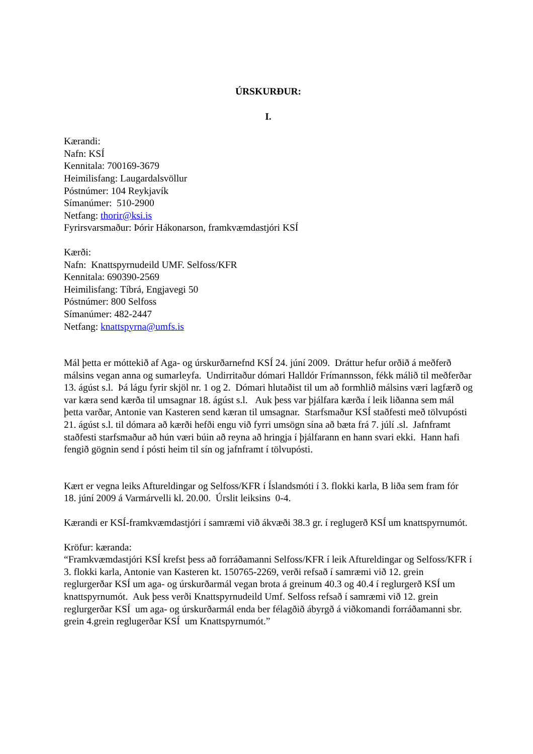ÚRSKURÐUR:
I.
Kærandi:
Nafn: KSÍ
Kennitala: 700169-3679
Heimilisfang: Laugardalsvöllur
Póstnúmer: 104 Reykjavík
Símanúmer: 510-2900
Netfang: thorir@ksi.is
Fyrirsvarsmaður: Þórir Hákonarson, framkvæmdastjóri KSÍ
Kærði:
Nafn: Knattspyrnudeild UMF. Selfoss/KFR
Kennitala: 690390-2569
Heimilisfang: Tíbrá, Engjavegi 50
Póstnúmer: 800 Selfoss
Símanúmer: 482-2447
Netfang: knattspyrna@umfs.is
Mál þetta er móttekið af Aga- og úrskurðarnefnd KSÍ 24. júní 2009. Dráttur hefur orðið á meðferð málsins vegan anna og sumarleyfa. Undirritaður dómari Halldór Frímannsson, fékk málið til meðferðar 13. ágúst s.l. Þá lágu fyrir skjöl nr. 1 og 2. Dómari hlutaðist til um að formhlið málsins væri lagfærð og var kæra send kærða til umsagnar 18. ágúst s.l. Auk þess var þjálfara kærða í leik liðanna sem mál þetta varðar, Antonie van Kasteren send kæran til umsagnar. Starfsmaður KSÍ staðfesti með tölvupósti 21. ágúst s.l. til dómara að kærði hefði engu við fyrri umsögn sína að bæta frá 7. júlí .sl. Jafnframt staðfesti starfsmaður að hún væri búin að reyna að hringja í þjálfarann en hann svari ekki. Hann hafi fengið gögnin send í pósti heim til sín og jafnframt í tölvupósti.
Kært er vegna leiks Aftureldingar og Selfoss/KFR í Íslandsmóti í 3. flokki karla, B liða sem fram fór 18. júní 2009 á Varmárvelli kl. 20.00. Úrslit leiksins 0-4.
Kærandi er KSÍ-framkvæmdastjóri í samræmi við ákvæði 38.3 gr. í reglugerð KSÍ um knattspyrnumót.
Kröfur: kæranda:
“Framkvæmdastjóri KSÍ krefst þess að forráðamanni Selfoss/KFR í leik Aftureldingar og Selfoss/KFR í 3. flokki karla, Antonie van Kasteren kt. 150765-2269, verði refsað í samræmi við 12. grein reglurgerðar KSÍ um aga- og úrskurðarmál vegan brota á greinum 40.3 og 40.4 í reglurgerð KSÍ um knattspyrnumót. Auk þess verði Knattspyrnudeild Umf. Selfoss refsað í samræmi við 12. grein reglurgerðar KSÍ um aga- og úrskurðarmál enda ber félagðið ábyrgð á viðkomandi forráðamanni sbr. grein 4.grein reglugerðar KSÍ um Knattspyrnumót.”